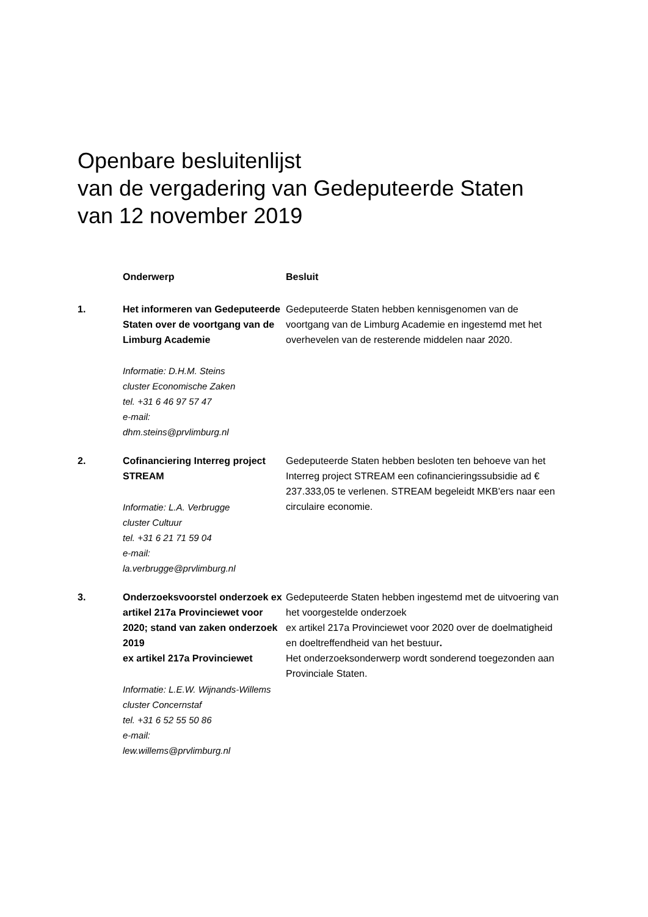Openbare besluitenlijst
van de vergadering van Gedeputeerde Staten
van 12 november 2019
| | Onderwerp | Besluit |
| --- | --- | --- |
| 1. | Het informeren van Gedeputeerde Staten over de voortgang van de Limburg Academie Informatie: D.H.M. Steins cluster Economische Zaken tel. +31 6 46 97 57 47 e-mail: dhm.steins@prvlimburg.nl | Gedeputeerde Staten hebben kennisgenomen van de voortgang van de Limburg Academie en ingestemd met het overhevelen van de resterende middelen naar 2020. |
| 2. | Cofinanciering Interreg project STREAM Informatie: L.A. Verbrugge cluster Cultuur tel. +31 6 21 71 59 04 e-mail: la.verbrugge@prvlimburg.nl | Gedeputeerde Staten hebben besloten ten behoeve van het Interreg project STREAM een cofinancieringssubsidie ad € 237.333,05 te verlenen. STREAM begeleidt MKB'ers naar een circulaire economie. |
| 3. | Onderzoeksvoorstel onderzoek ex artikel 217a Provinciewet voor 2020; stand van zaken onderzoek 2019 ex artikel 217a Provinciewet Informatie: L.E.W. Wijnands-Willems cluster Concernstaf tel. +31 6 52 55 50 86 e-mail: lew.willems@prvlimburg.nl | Gedeputeerde Staten hebben ingestemd met de uitvoering van het voorgestelde onderzoek ex artikel 217a Provinciewet voor 2020 over de doelmatigheid en doeltreffendheid van het bestuur . Het onderzoeksonderwerp wordt sonderend toegezonden aan Provinciale Staten. |